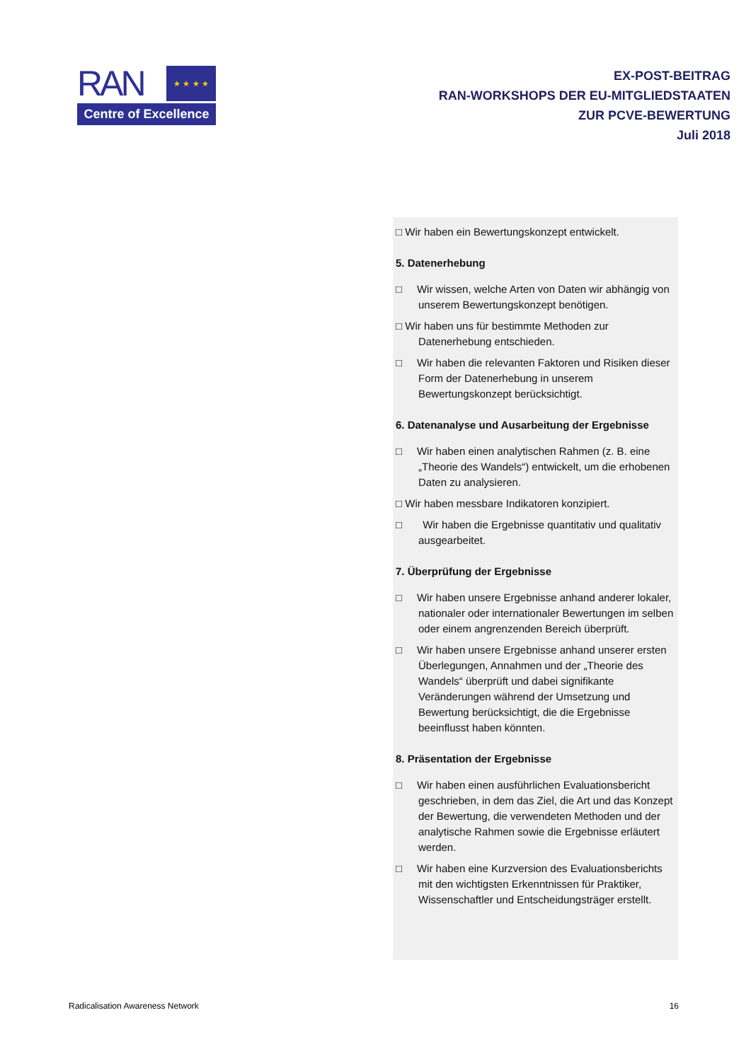RAN ★ ★ ★ ★
Centre of Excellence
EX-POST-BEITRAG
RAN-WORKSHOPS DER EU-MITGLIEDSTAATEN
ZUR PCVE-BEWERTUNG
Juli 2018
□ Wir haben ein Bewertungskonzept entwickelt.
5. Datenerhebung
□ Wir wissen, welche Arten von Daten wir abhängig von unserem Bewertungskonzept benötigen.
□ Wir haben uns für bestimmte Methoden zur Datenerhebung entschieden.
□ Wir haben die relevanten Faktoren und Risiken dieser Form der Datenerhebung in unserem Bewertungskonzept berücksichtigt.
6. Datenanalyse und Ausarbeitung der Ergebnisse
□ Wir haben einen analytischen Rahmen (z. B. eine „Theorie des Wandels“) entwickelt, um die erhobenen Daten zu analysieren.
□ Wir haben messbare Indikatoren konzipiert.
□ Wir haben die Ergebnisse quantitativ und qualitativ ausgearbeitet.
7. Überprüfung der Ergebnisse
□ Wir haben unsere Ergebnisse anhand anderer lokaler, nationaler oder internationaler Bewertungen im selben oder einem angrenzenden Bereich überprüft.
□ Wir haben unsere Ergebnisse anhand unserer ersten Überlegungen, Annahmen und der „Theorie des Wandels“ überprüft und dabei signifikante Veränderungen während der Umsetzung und Bewertung berücksichtigt, die die Ergebnisse beeinflusst haben könnten.
8. Präsentation der Ergebnisse
□ Wir haben einen ausführlichen Evaluationsbericht geschrieben, in dem das Ziel, die Art und das Konzept der Bewertung, die verwendeten Methoden und der analytische Rahmen sowie die Ergebnisse erläutert werden.
□ Wir haben eine Kurzversion des Evaluationsberichts mit den wichtigsten Erkenntnissen für Praktiker, Wissenschaftler und Entscheidungsträger erstellt.
Radicalisation Awareness Network 16